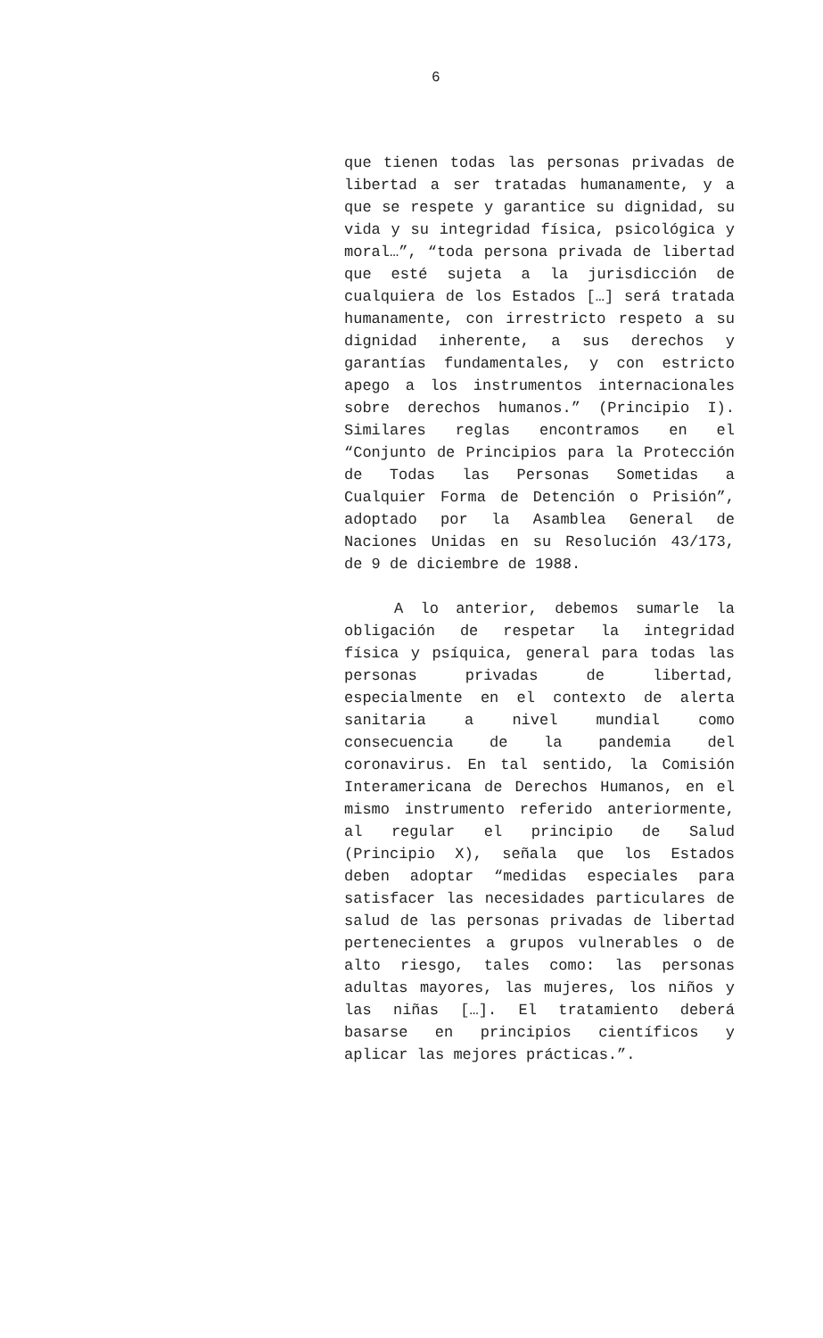6
que tienen todas las personas privadas de libertad a ser tratadas humanamente, y a que se respete y garantice su dignidad, su vida y su integridad física, psicológica y moral…”, “toda persona privada de libertad que esté sujeta a la jurisdicción de cualquiera de los Estados […] será tratada humanamente, con irrestricto respeto a su dignidad inherente, a sus derechos y garantías fundamentales, y con estricto apego a los instrumentos internacionales sobre derechos humanos.” (Principio I). Similares reglas encontramos en el “Conjunto de Principios para la Protección de Todas las Personas Sometidas a Cualquier Forma de Detención o Prisión”, adoptado por la Asamblea General de Naciones Unidas en su Resolución 43/173, de 9 de diciembre de 1988.
A lo anterior, debemos sumarle la obligación de respetar la integridad física y psíquica, general para todas las personas privadas de libertad, especialmente en el contexto de alerta sanitaria a nivel mundial como consecuencia de la pandemia del coronavirus. En tal sentido, la Comisión Interamericana de Derechos Humanos, en el mismo instrumento referido anteriormente, al regular el principio de Salud (Principio X), señala que los Estados deben adoptar “medidas especiales para satisfacer las necesidades particulares de salud de las personas privadas de libertad pertenecientes a grupos vulnerables o de alto riesgo, tales como: las personas adultas mayores, las mujeres, los niños y las niñas […]. El tratamiento deberá basarse en principios científicos y aplicar las mejores prácticas.”.